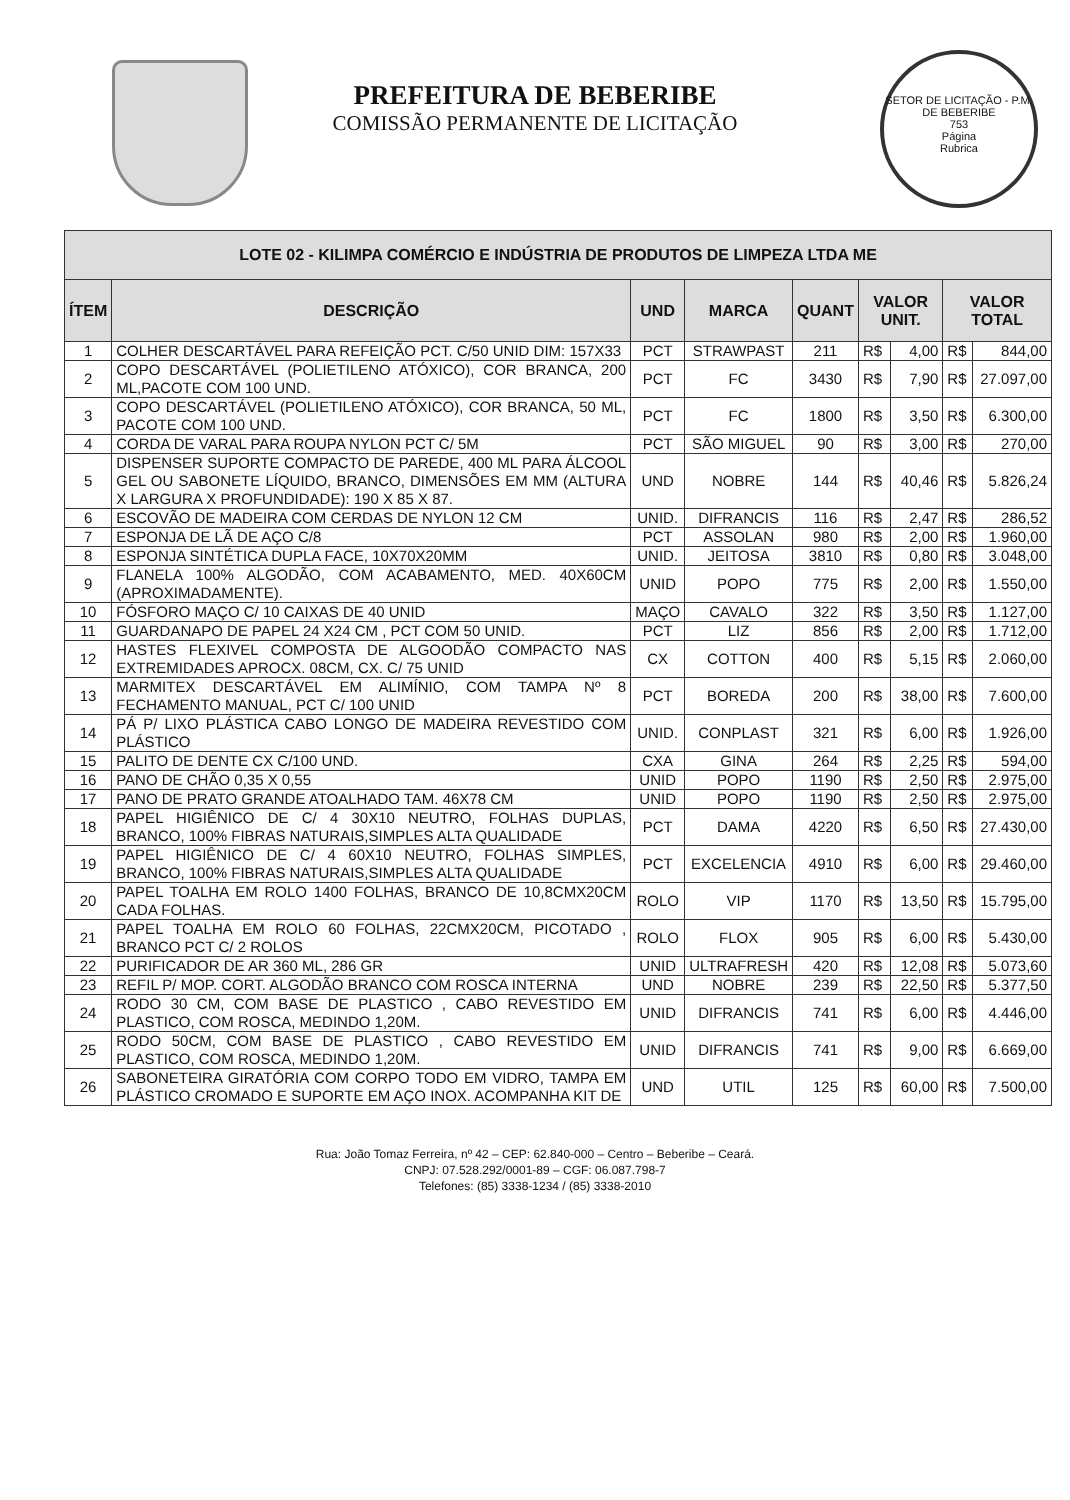PREFEITURA DE BEBERIBE
COMISSÃO PERMANENTE DE LICITAÇÃO
SETOR DE LICITAÇÃO - P.M. DE BEBERIBE
753
Página
Rubrica
| LOTE 02 - KILIMPA COMÉRCIO E INDÚSTRIA DE PRODUTOS DE LIMPEZA LTDA ME | | | | | | | | |
| --- | --- | --- | --- | --- | --- | --- | --- | --- |
| ÍTEM | DESCRIÇÃO | UND | MARCA | QUANT | VALOR UNIT. | | VALOR TOTAL | |
| 1 | COLHER DESCARTÁVEL PARA REFEIÇÃO PCT. C/50 UNID DIM: 157X33 | PCT | STRAWPAST | 211 | R$ | 4,00 | R$ | 844,00 |
| 2 | COPO DESCARTÁVEL (POLIETILENO ATÓXICO), COR BRANCA, 200 ML,PACOTE COM 100 UND. | PCT | FC | 3430 | R$ | 7,90 | R$ | 27.097,00 |
| 3 | COPO DESCARTÁVEL (POLIETILENO ATÓXICO), COR BRANCA, 50 ML, PACOTE COM 100 UND. | PCT | FC | 1800 | R$ | 3,50 | R$ | 6.300,00 |
| 4 | CORDA DE VARAL PARA ROUPA NYLON PCT C/ 5M | PCT | SÃO MIGUEL | 90 | R$ | 3,00 | R$ | 270,00 |
| 5 | DISPENSER SUPORTE COMPACTO DE PAREDE, 400 ML PARA ÁLCOOL GEL OU SABONETE LÍQUIDO, BRANCO, DIMENSÕES EM MM (ALTURA X LARGURA X PROFUNDIDADE): 190 X 85 X 87. | UND | NOBRE | 144 | R$ | 40,46 | R$ | 5.826,24 |
| 6 | ESCOVÃO DE MADEIRA COM CERDAS DE NYLON 12 CM | UNID. | DIFRANCIS | 116 | R$ | 2,47 | R$ | 286,52 |
| 7 | ESPONJA DE LÃ DE AÇO C/8 | PCT | ASSOLAN | 980 | R$ | 2,00 | R$ | 1.960,00 |
| 8 | ESPONJA SINTÉTICA DUPLA FACE, 10X70X20MM | UNID. | JEITOSA | 3810 | R$ | 0,80 | R$ | 3.048,00 |
| 9 | FLANELA 100% ALGODÃO, COM ACABAMENTO, MED. 40X60CM (APROXIMADAMENTE). | UNID | POPO | 775 | R$ | 2,00 | R$ | 1.550,00 |
| 10 | FÓSFORO MAÇO C/ 10 CAIXAS DE 40 UNID | MAÇO | CAVALO | 322 | R$ | 3,50 | R$ | 1.127,00 |
| 11 | GUARDANAPO DE PAPEL 24 X24 CM , PCT COM 50 UNID. | PCT | LIZ | 856 | R$ | 2,00 | R$ | 1.712,00 |
| 12 | HASTES FLEXIVEL COMPOSTA DE ALGOODÃO COMPACTO NAS EXTREMIDADES APROCX. 08CM, CX. C/ 75 UNID | CX | COTTON | 400 | R$ | 5,15 | R$ | 2.060,00 |
| 13 | MARMITEX DESCARTÁVEL EM ALIMÍNIO, COM TAMPA Nº 8 FECHAMENTO MANUAL, PCT C/ 100 UNID | PCT | BOREDA | 200 | R$ | 38,00 | R$ | 7.600,00 |
| 14 | PÁ P/ LIXO PLÁSTICA CABO LONGO DE MADEIRA REVESTIDO COM PLÁSTICO | UNID. | CONPLAST | 321 | R$ | 6,00 | R$ | 1.926,00 |
| 15 | PALITO DE DENTE CX C/100 UND. | CXA | GINA | 264 | R$ | 2,25 | R$ | 594,00 |
| 16 | PANO DE CHÃO 0,35 X 0,55 | UNID | POPO | 1190 | R$ | 2,50 | R$ | 2.975,00 |
| 17 | PANO DE PRATO GRANDE ATOALHADO TAM. 46X78 CM | UNID | POPO | 1190 | R$ | 2,50 | R$ | 2.975,00 |
| 18 | PAPEL HIGIÊNICO DE C/ 4 30X10 NEUTRO, FOLHAS DUPLAS, BRANCO, 100% FIBRAS NATURAIS,SIMPLES ALTA QUALIDADE | PCT | DAMA | 4220 | R$ | 6,50 | R$ | 27.430,00 |
| 19 | PAPEL HIGIÊNICO DE C/ 4 60X10 NEUTRO, FOLHAS SIMPLES, BRANCO, 100% FIBRAS NATURAIS,SIMPLES ALTA QUALIDADE | PCT | EXCELENCIA | 4910 | R$ | 6,00 | R$ | 29.460,00 |
| 20 | PAPEL TOALHA EM ROLO 1400 FOLHAS, BRANCO DE 10,8CMX20CM CADA FOLHAS. | ROLO | VIP | 1170 | R$ | 13,50 | R$ | 15.795,00 |
| 21 | PAPEL TOALHA EM ROLO 60 FOLHAS, 22CMX20CM, PICOTADO , BRANCO PCT C/ 2 ROLOS | ROLO | FLOX | 905 | R$ | 6,00 | R$ | 5.430,00 |
| 22 | PURIFICADOR DE AR 360 ML, 286 GR | UNID | ULTRAFRESH | 420 | R$ | 12,08 | R$ | 5.073,60 |
| 23 | REFIL P/ MOP. CORT. ALGODÃO BRANCO COM ROSCA INTERNA | UND | NOBRE | 239 | R$ | 22,50 | R$ | 5.377,50 |
| 24 | RODO 30 CM, COM BASE DE PLASTICO , CABO REVESTIDO EM PLASTICO, COM ROSCA, MEDINDO 1,20M. | UNID | DIFRANCIS | 741 | R$ | 6,00 | R$ | 4.446,00 |
| 25 | RODO 50CM, COM BASE DE PLASTICO , CABO REVESTIDO EM PLASTICO, COM ROSCA, MEDINDO 1,20M. | UNID | DIFRANCIS | 741 | R$ | 9,00 | R$ | 6.669,00 |
| 26 | SABONETEIRA GIRATÓRIA COM CORPO TODO EM VIDRO, TAMPA EM PLÁSTICO CROMADO E SUPORTE EM AÇO INOX. ACOMPANHA KIT DE | UND | UTIL | 125 | R$ | 60,00 | R$ | 7.500,00 |
Rua: João Tomaz Ferreira, nº 42 – CEP: 62.840-000 – Centro – Beberibe – Ceará.
CNPJ: 07.528.292/0001-89 – CGF: 06.087.798-7
Telefones: (85) 3338-1234 / (85) 3338-2010